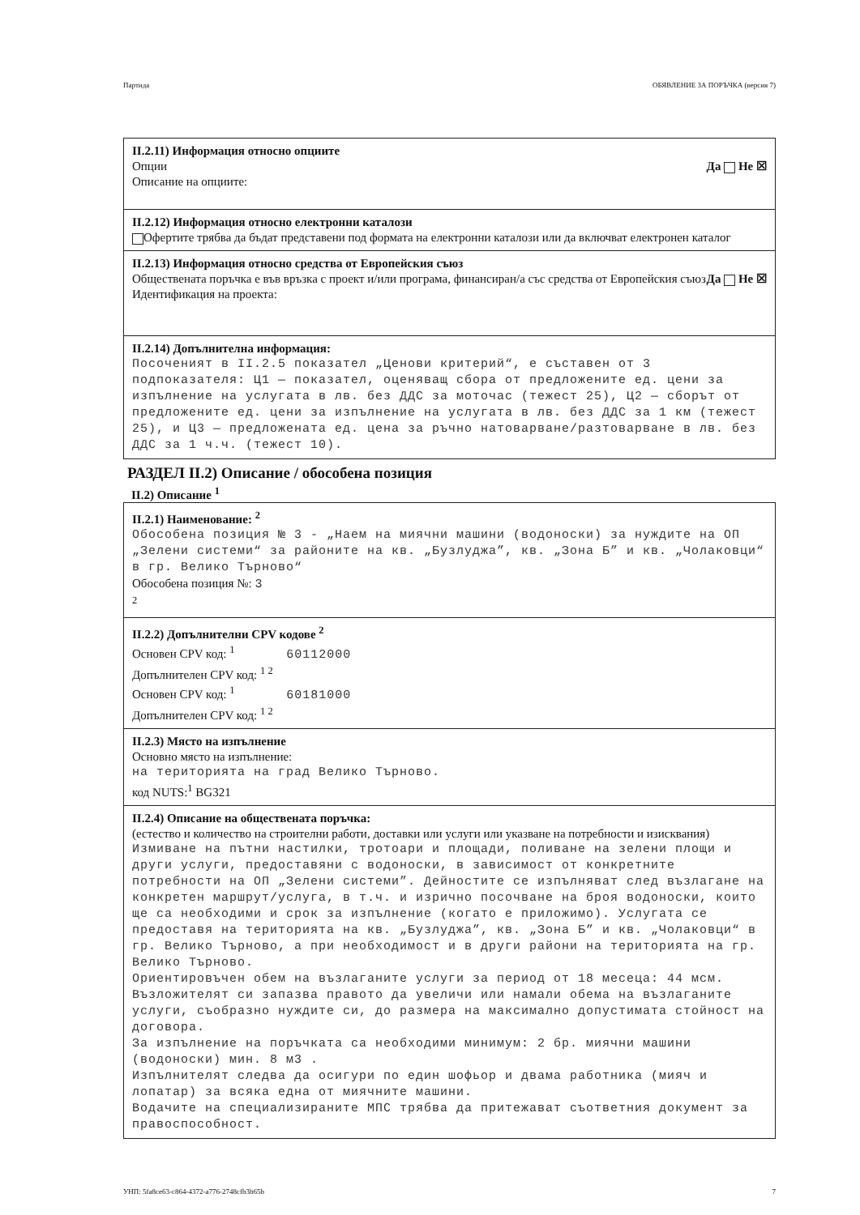Партида ОБЯВЛЕНИЕ ЗА ПОРЪЧКА (версия 7)
II.2.11) Информация относно опциите
Опции Да Не ☒
Описание на опциите:
II.2.12) Информация относно електронни каталози
Офертите трябва да бъдат представени под формата на електронни каталози или да включват електронен каталог
II.2.13) Информация относно средства от Европейския съюз
Обществената поръчка е във връзка с проект и/или програма, финансиран/а със средства от Европейския съюз Да Не ☒
Идентификация на проекта:
II.2.14) Допълнителна информация:
Посоченият в II.2.5 показател „Ценови критерий“, е съставен от 3 подпоказателя: Ц1 — показател, оценяващ сбора от предложените ед. цени за изпълнение на услугата в лв. без ДДС за моточас (тежест 25), Ц2 — сборът от предложените ед. цени за изпълнение на услугата в лв. без ДДС за 1 км (тежест 25), и Ц3 — предложената ед. цена за ръчно натоварване/разтоварване в лв. без ДДС за 1 ч.ч. (тежест 10).
РАЗДЕЛ II.2) Описание / обособена позиция
II.2) Описание <sup>1</sup>
II.2.1) Наименование: <sup>2</sup>
Обособена позиция № 3 - „Наем на миячни машини (водоноски) за нуждите на ОП „Зелени системи“ за районите на кв. „Бузлуджа”, кв. „Зона Б” и кв. „Чолаковци“ в гр. Велико Търново“
Обособена позиция №: 3
<sup>2</sup>
II.2.2) Допълнителни CPV кодове <sup>2</sup>
Основен CPV код: <sup>1</sup> 60112000
Допълнителен CPV код: <sup>1 2</sup>
Основен CPV код: <sup>1</sup> 60181000
Допълнителен CPV код: <sup>1 2</sup>
II.2.3) Място на изпълнение
Основно място на изпълнение:
на територията на град Велико Търново.
код NUTS:<sup>1</sup> BG321
II.2.4) Описание на обществената поръчка:
(естество и количество на строителни работи, доставки или услуги или указване на потребности и изисквания)
Измиване на пътни настилки, тротоари и площади, поливане на зелени площи и други услуги, предоставяни с водоноски, в зависимост от конкретните потребности на ОП „Зелени системи”. Дейностите се изпълняват след възлагане на конкретен маршрут/услуга, в т.ч. и изрично посочване на броя водоноски, които ще са необходими и срок за изпълнение (когато е приложимо). Услугата се предоставя на територията на кв. „Бузлуджа”, кв. „Зона Б” и кв. „Чолаковци“ в гр. Велико Търново, а при необходимост и в други райони на територията на гр. Велико Търново.
Ориентировъчен обем на възлаганите услуги за период от 18 месеца: 44 мсм. Възложителят си запазва правото да увеличи или намали обема на възлаганите услуги, съобразно нуждите си, до размера на максимално допустимата стойност на договора.
За изпълнение на поръчката са необходими минимум: 2 бр. миячни машини (водоноски) мин. 8 м3 .
Изпълнителят следва да осигури по един шофьор и двама работника (мияч и лопатар) за всяка една от миячните машини.
Водачите на специализираните МПС трябва да притежават съответния документ за правоспособност.
УНП: 5fa8ce63-c864-4372-a776-2748cfb3b65b 7